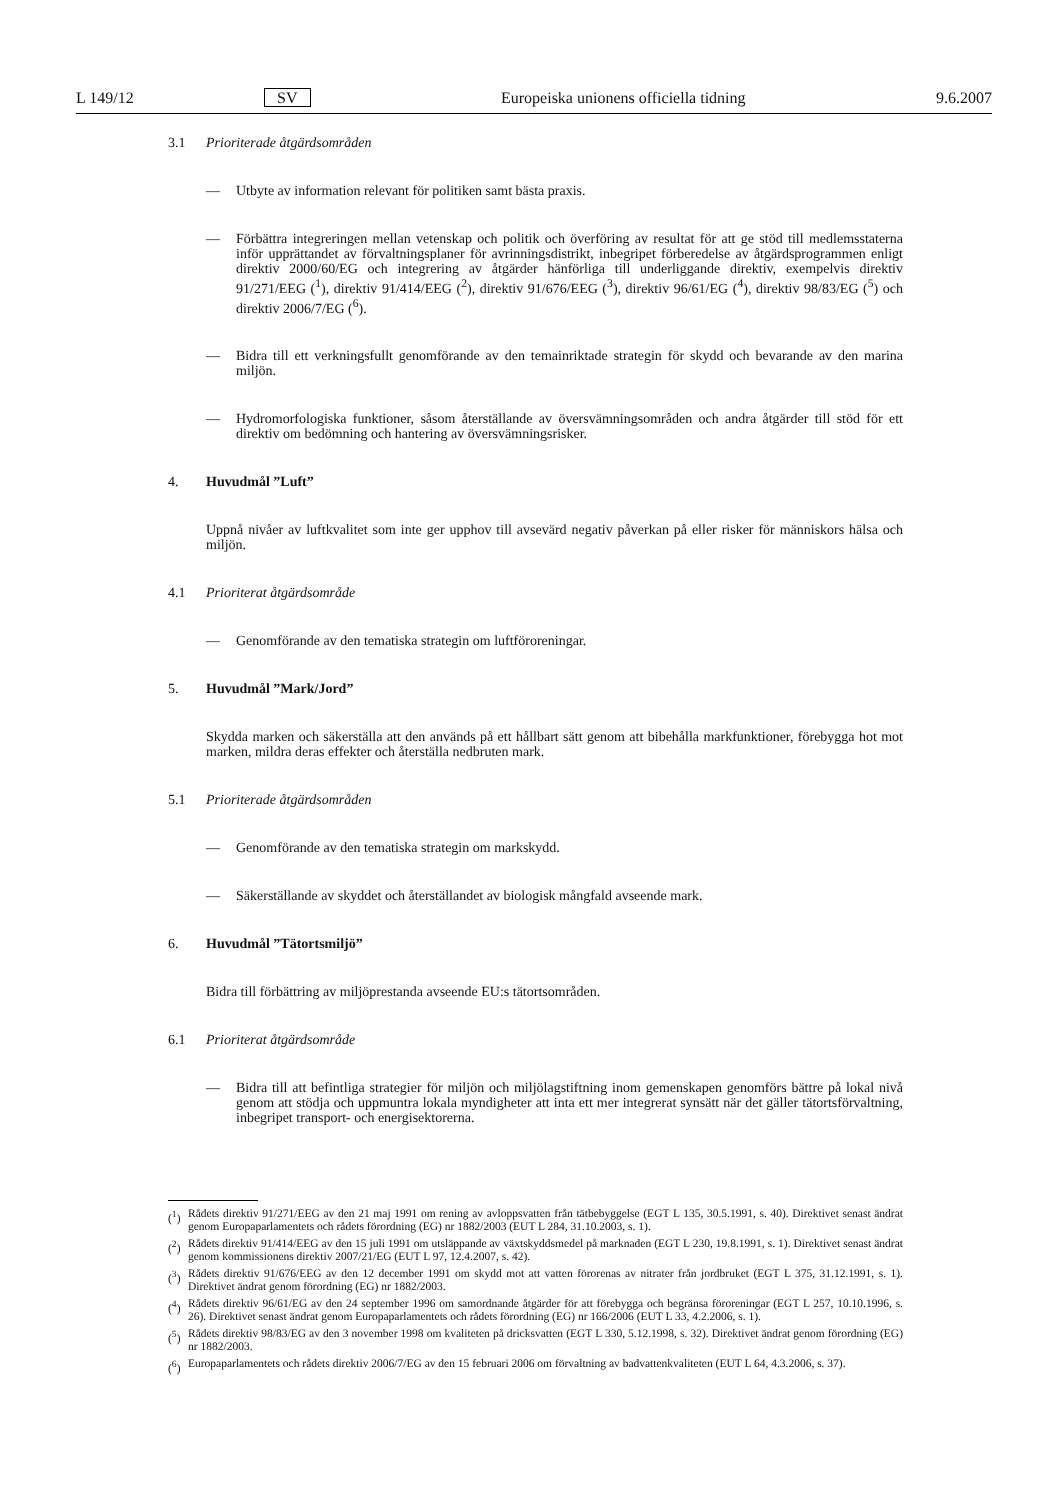L 149/12 SV Europeiska unionens officiella tidning 9.6.2007
3.1 Prioriterade åtgärdsområden
— Utbyte av information relevant för politiken samt bästa praxis.
— Förbättra integreringen mellan vetenskap och politik och överföring av resultat för att ge stöd till medlemsstaterna inför upprättandet av förvaltningsplaner för avrinningsdistrikt, inbegripet förberedelse av åtgärdsprogrammen enligt direktiv 2000/60/EG och integrering av åtgärder hänförliga till underliggande direktiv, exempelvis direktiv 91/271/EEG (<sup>1</sup>), direktiv 91/414/EEG (<sup>2</sup>), direktiv 91/676/EEG (<sup>3</sup>), direktiv 96/61/EG (<sup>4</sup>), direktiv 98/83/EG (<sup>5</sup>) och direktiv 2006/7/EG (<sup>6</sup>).
— Bidra till ett verkningsfullt genomförande av den temainriktade strategin för skydd och bevarande av den marina miljön.
— Hydromorfologiska funktioner, såsom återställande av översvämningsområden och andra åtgärder till stöd för ett direktiv om bedömning och hantering av översvämningsrisker.
4. Huvudmål ”Luft”
Uppnå nivåer av luftkvalitet som inte ger upphov till avsevärd negativ påverkan på eller risker för människors hälsa och miljön.
4.1 Prioriterat åtgärdsområde
— Genomförande av den tematiska strategin om luftföroreningar.
5. Huvudmål ”Mark/Jord”
Skydda marken och säkerställa att den används på ett hållbart sätt genom att bibehålla markfunktioner, förebygga hot mot marken, mildra deras effekter och återställa nedbruten mark.
5.1 Prioriterade åtgärdsområden
— Genomförande av den tematiska strategin om markskydd.
— Säkerställande av skyddet och återställandet av biologisk mångfald avseende mark.
6. Huvudmål ”Tätortsmiljö”
Bidra till förbättring av miljöprestanda avseende EU:s tätortsområden.
6.1 Prioriterat åtgärdsområde
— Bidra till att befintliga strategier för miljön och miljölagstiftning inom gemenskapen genomförs bättre på lokal nivå genom att stödja och uppmuntra lokala myndigheter att inta ett mer integrerat synsätt när det gäller tätortsförvaltning, inbegripet transport- och energisektorerna.
(<sup>1</sup>)
Rådets direktiv 91/271/EEG av den 21 maj 1991 om rening av avloppsvatten från tätbebyggelse (EGT L 135, 30.5.1991, s. 40). Direktivet senast ändrat genom Europaparlamentets och rådets förordning (EG) nr 1882/2003 (EUT L 284, 31.10.2003, s. 1).
(<sup>2</sup>)
Rådets direktiv 91/414/EEG av den 15 juli 1991 om utsläppande av växtskyddsmedel på marknaden (EGT L 230, 19.8.1991, s. 1). Direktivet senast ändrat genom kommissionens direktiv 2007/21/EG (EUT L 97, 12.4.2007, s. 42).
(<sup>3</sup>)
Rådets direktiv 91/676/EEG av den 12 december 1991 om skydd mot att vatten förorenas av nitrater från jordbruket (EGT L 375, 31.12.1991, s. 1). Direktivet ändrat genom förordning (EG) nr 1882/2003.
(<sup>4</sup>)
Rådets direktiv 96/61/EG av den 24 september 1996 om samordnande åtgärder för att förebygga och begränsa föroreningar (EGT L 257, 10.10.1996, s. 26). Direktivet senast ändrat genom Europaparlamentets och rådets förordning (EG) nr 166/2006 (EUT L 33, 4.2.2006, s. 1).
(<sup>5</sup>)
Rådets direktiv 98/83/EG av den 3 november 1998 om kvaliteten på dricksvatten (EGT L 330, 5.12.1998, s. 32). Direktivet ändrat genom förordning (EG) nr 1882/2003.
(<sup>6</sup>)
Europaparlamentets och rådets direktiv 2006/7/EG av den 15 februari 2006 om förvaltning av badvattenkvaliteten (EUT L 64, 4.3.2006, s. 37).